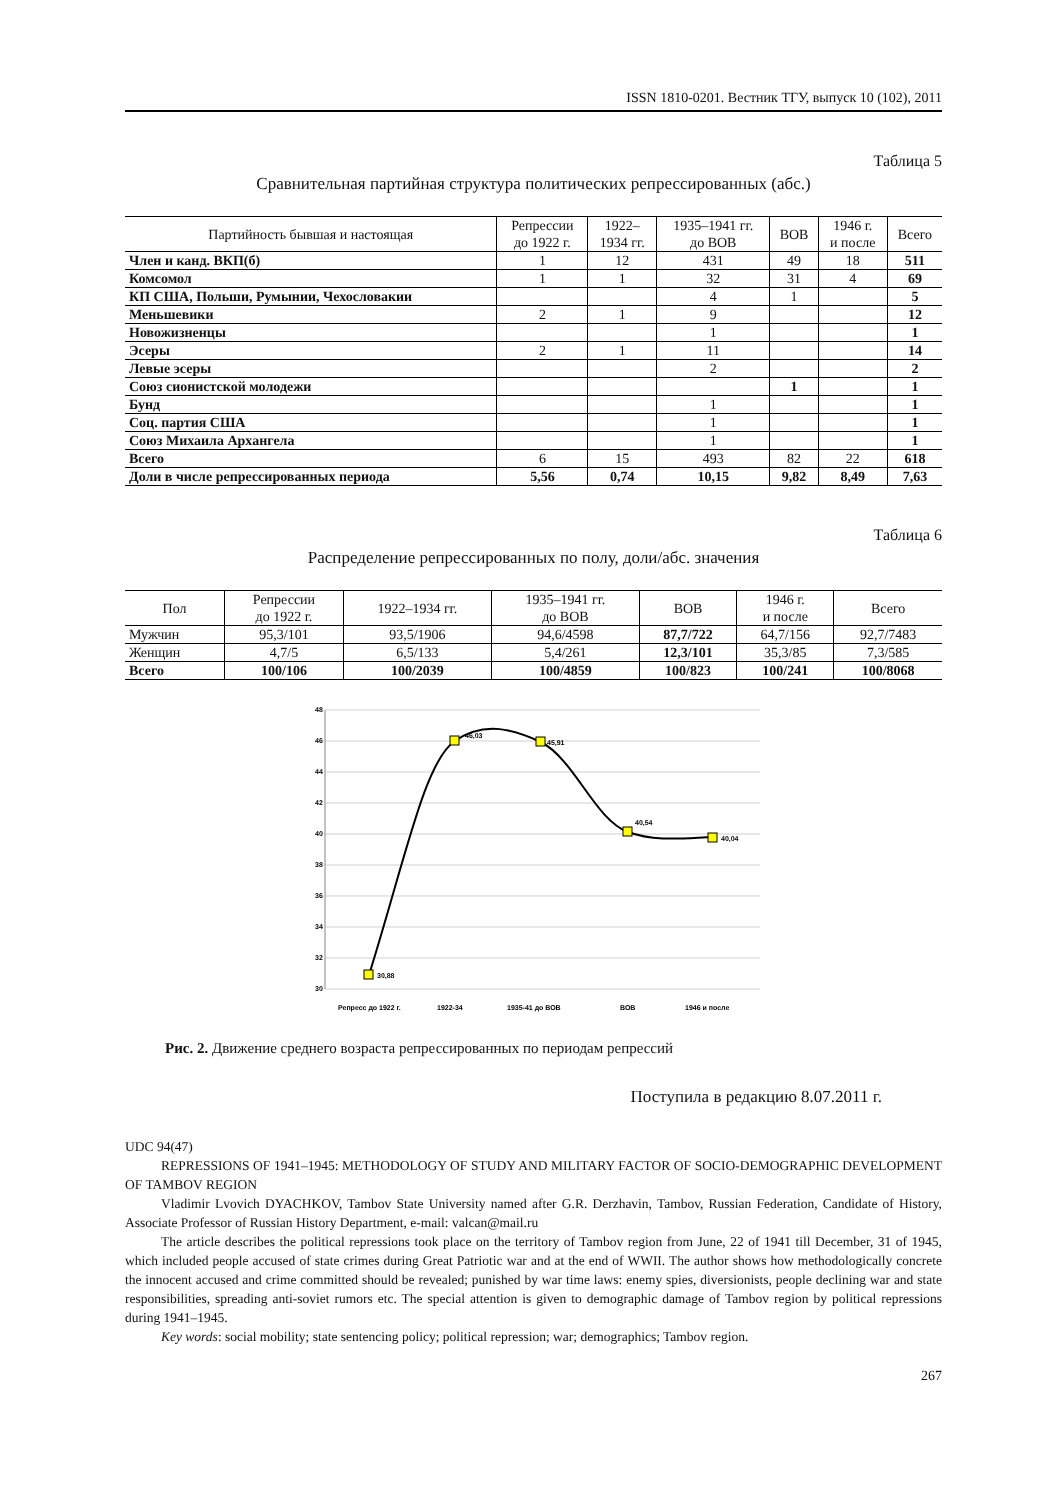ISSN 1810-0201. Вестник ТГУ, выпуск 10 (102), 2011
Таблица 5
Сравнительная партийная структура политических репрессированных (абс.)
| Партийность бывшая и настоящая | Репрессии до 1922 г. | 1922– 1934 гг. | 1935–1941 гг. до ВОВ | ВОВ | 1946 г. и после | Всего |
| --- | --- | --- | --- | --- | --- | --- |
| Член и канд. ВКП(б) | 1 | 12 | 431 | 49 | 18 | 511 |
| Комсомол | 1 | 1 | 32 | 31 | 4 | 69 |
| КП США, Польши, Румынии, Чехословакии | | | 4 | 1 | | 5 |
| Меньшевики | 2 | 1 | 9 | | | 12 |
| Новожизненцы | | | 1 | | | 1 |
| Эсеры | 2 | 1 | 11 | | | 14 |
| Левые эсеры | | | 2 | | | 2 |
| Союз сионистской молодежи | | | | 1 | | 1 |
| Бунд | | | 1 | | | 1 |
| Соц. партия США | | | 1 | | | 1 |
| Союз Михаила Архангела | | | 1 | | | 1 |
| Всего | 6 | 15 | 493 | 82 | 22 | 618 |
| Доли в числе репрессированных периода | 5,56 | 0,74 | 10,15 | 9,82 | 8,49 | 7,63 |
Таблица 6
Распределение репрессированных по полу, доли/абс. значения
| Пол | Репрессии до 1922 г. | 1922–1934 гг. | 1935–1941 гг. до ВОВ | ВОВ | 1946 г. и после | Всего |
| --- | --- | --- | --- | --- | --- | --- |
| Мужчин | 95,3/101 | 93,5/1906 | 94,6/4598 | 87,7/722 | 64,7/156 | 92,7/7483 |
| Женщин | 4,7/5 | 6,5/133 | 5,4/261 | 12,3/101 | 35,3/85 | 7,3/585 |
| Всего | 100/106 | 100/2039 | 100/4859 | 100/823 | 100/241 | 100/8068 |
48
46
44
42
40
38
36
34
32
30
30,88
46,03
45,91
40,54
40,04
Репресс до 1922 г.
1922-34
1935-41 до ВОВ
ВОВ
1946 и после
Рис. 2. Движение среднего возраста репрессированных по периодам репрессий
Поступила в редакцию 8.07.2011 г.
UDC 94(47)
REPRESSIONS OF 1941–1945: METHODOLOGY OF STUDY AND MILITARY FACTOR OF SOCIO-DEMOGRAPHIC DEVELOPMENT OF TAMBOV REGION
Vladimir Lvovich DYACHKOV, Tambov State University named after G.R. Derzhavin, Tambov, Russian Federation, Candidate of History, Associate Professor of Russian History Department, e-mail: valcan@mail.ru
The article describes the political repressions took place on the territory of Tambov region from June, 22 of 1941 till December, 31 of 1945, which included people accused of state crimes during Great Patriotic war and at the end of WWII. The author shows how methodologically concrete the innocent accused and crime committed should be revealed; punished by war time laws: enemy spies, diversionists, people declining war and state responsibilities, spreading anti-soviet rumors etc. The special attention is given to demographic damage of Tambov region by political repressions during 1941–1945.
Key words: social mobility; state sentencing policy; political repression; war; demographics; Tambov region.
267